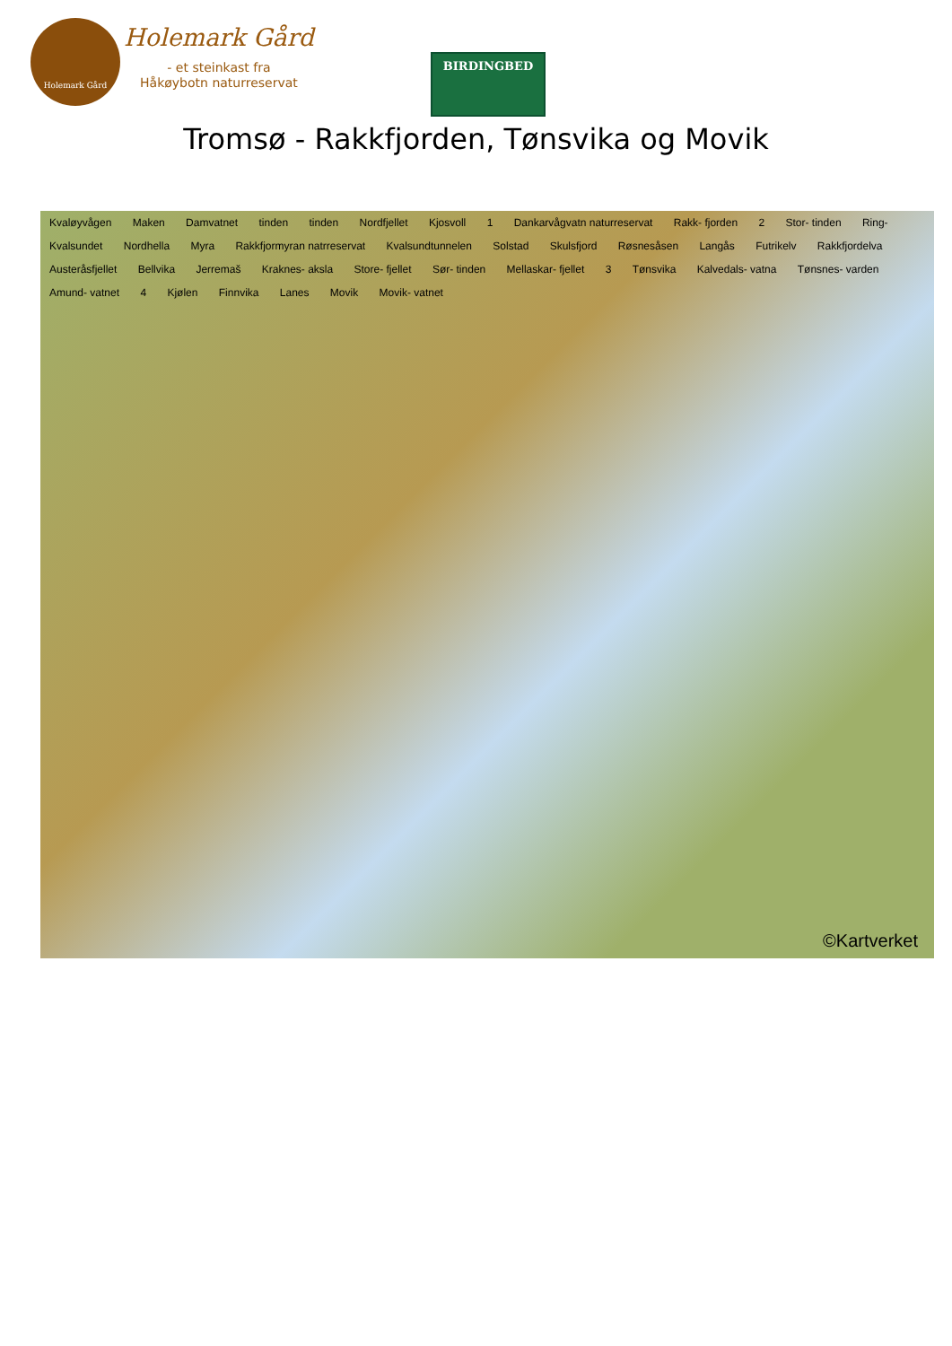Holemark Gård
Holemark Gård
- et steinkast fra
Håkøybotn naturreservat
BIRDINGBED
Tromsø - Rakkfjorden, Tønsvika og Movik
Kvaløyvågen Maken Damvatnet tinden tinden Nordfjellet Kjosvoll 1 Dankarvågvatn naturreservat Rakk- fjorden 2 Stor- tinden Ring- Kvalsundet Nordhella Myra Rakkfjormyran natrreservat Kvalsundtunnelen Solstad Skulsfjord Røsnesåsen Langås Futrikelv Rakkfjordelva Austeråsfjellet Bellvika Jerremaš Kraknes- aksla Store- fjellet Sør- tinden Mellaskar- fjellet 3 Tønsvika Kalvedals- vatna Tønsnes- varden Amund- vatnet 4 Kjølen Finnvika Lanes Movik Movik- vatnet
©Kartverket